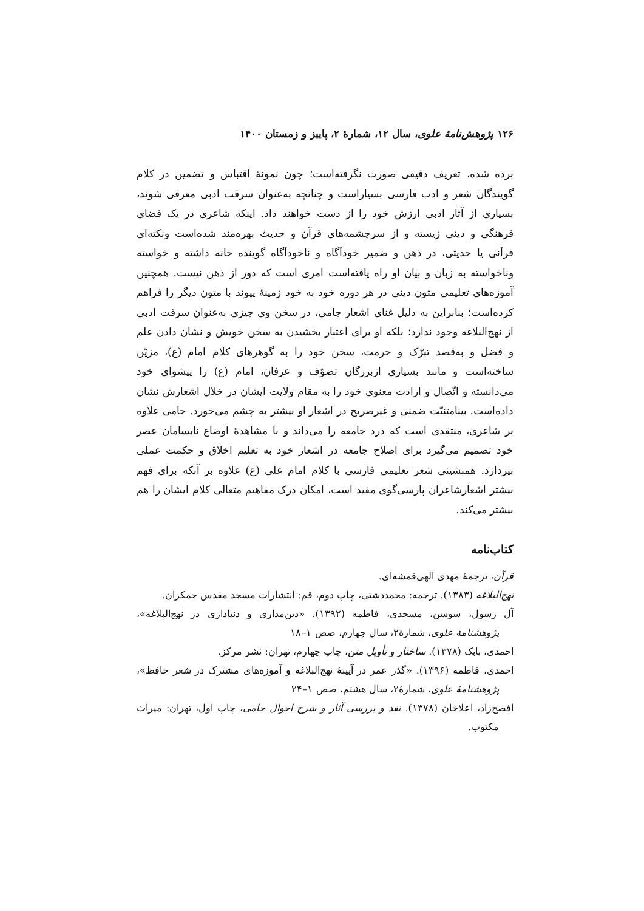۱۲۶ پژوهش‌نامهٔ علوی، سال ۱۲، شمارهٔ ۲، پاییز و زمستان ۱۴۰۰
برده شده، تعریف دقیقی صورت نگرفته‌است؛ چون نمونهٔ اقتباس و تضمین در کلام گویندگان شعر و ادب فارسی بسیاراست و چنانچه به‌عنوان سرقت ادبی معرفی شوند، بسیاری از آثار ادبی ارزش خود را از دست خواهند داد. اینکه شاعری در یک فضای فرهنگی و دینی زیسته و از سرچشمه‌های قرآن و حدیث بهره‌مند شده‌است ونکته‌ای قرآنی یا حدیثی، در ذهن و ضمیر خودآگاه و ناخودآگاه گوینده خانه داشته و خواسته وناخواسته به زبان و بیان او راه یافته‌است امری است که دور از ذهن نیست. همچنین آموزه‌های تعلیمی متون دینی در هر دوره خود به خود زمینهٔ پیوند با متون دیگر را فراهم کرده‌است؛ بنابراین به دلیل غنای اشعار جامی، در سخن وی چیزی به‌عنوان سرقت ادبی از نهج‌البلاغه وجود ندارد؛ بلکه او برای اعتبار بخشیدن به سخن خویش و نشان دادن علم و فضل و به‌قصد تبرّک و حرمت، سخن خود را به گوهرهای کلام امام (ع)، مزیّن ساخته‌است و مانند بسیاری ازبزرگان تصوّف و عرفان، امام (ع) را پیشوای خود می‌دانسته و اتّصال و ارادت معنوی خود را به مقام ولایت ایشان در خلال اشعارش نشان داده‌است. بینامتنیّت ضمنی و غیرصریح در اشعار او بیشتر به چشم می‌خورد. جامی علاوه بر شاعری، منتقدی است که درد جامعه را می‌داند و با مشاهدهٔ اوضاع نابسامان عصر خود تصمیم می‌گیرد برای اصلاح جامعه در اشعار خود به تعلیم اخلاق و حکمت عملی بپردازد. همنشینی شعر تعلیمی فارسی با کلام امام علی (ع) علاوه بر آنکه برای فهم بیشتر اشعارشاعران پارسی‌گوی مفید است، امکان درک مفاهیم متعالی کلام ایشان را هم بیشتر می‌کند.
کتاب‌نامه
قرآن، ترجمهٔ مهدی الهی‌قمشه‌ای.
نهج‌البلاغه (۱۳۸۳). ترجمه: محمددشتی، چاپ دوم، قم: انتشارات مسجد مقدس جمکران.
آل رسول، سوسن، مسجدی، فاطمه (۱۳۹۲). «دین‌مداری و دنیاداری در نهج‌البلاغه»، پژوهشنامهٔ علوی، شمارهٔ۲، سال چهارم، صص ۱–۱۸
احمدی، بابک (۱۳۷۸). ساختار و تأویل متن، چاپ چهارم، تهران: نشر مرکز.
احمدی، فاطمه (۱۳۹۶). «گذر عمر در آیینهٔ نهج‌البلاغه و آموزه‌های مشترک در شعر حافظ»، پژوهشنامهٔ علوی، شمارهٔ۲، سال هشتم، صص ۱–۲۴
افصح‌زاد، اعلاخان (۱۳۷۸). نقد و بررسی آثار و شرح احوال جامی، چاپ اول، تهران: میراث مکتوب.